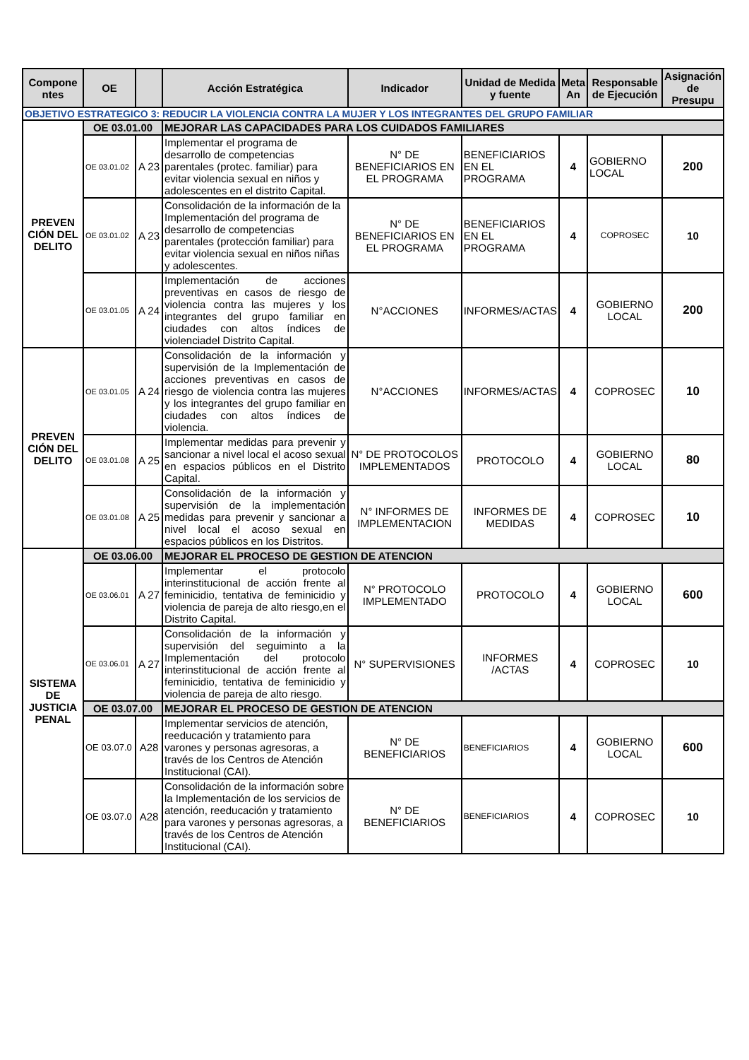| Compone ntes | OE | | Acción Estratégica | Indicador | Unidad de Medida y fuente | Meta An | Responsable de Ejecución | Asignación de Presupu |
| --- | --- | --- | --- | --- | --- | --- | --- | --- |
| OBJETIVO ESTRATEGICO 3: REDUCIR LA VIOLENCIA CONTRA LA MUJER Y LOS INTEGRANTES DEL GRUPO FAMILIAR | | | | | | | | |
| PREVEN CIÓN DEL DELITO | OE 03.01.00 | | MEJORAR LAS CAPACIDADES PARA LOS CUIDADOS FAMILIARES | | | | | |
| | OE 03.01.02 | A 23 | Implementar el programa de desarrollo de competencias parentales (protec. familiar) para evitar violencia sexual en niños y adolescentes en el distrito Capital. | N° DE BENEFICIARIOS EN EL PROGRAMA | BENEFICIARIOS EN EL PROGRAMA | 4 | GOBIERNO LOCAL | 200 |
| | OE 03.01.02 | A 23 | Consolidación de la información de la Implementación del programa de desarrollo de competencias parentales (protección familiar) para evitar violencia sexual en niños niñas y adolescentes. | N° DE BENEFICIARIOS EN EL PROGRAMA | BENEFICIARIOS EN EL PROGRAMA | 4 | COPROSEC | 10 |
| | OE 03.01.05 | A 24 | Implementación de acciones preventivas en casos de riesgo de violencia contra las mujeres y los integrantes del grupo familiar en ciudades con altos índices de violenciadel Distrito Capital. | N°ACCIONES | INFORMES/ACTAS | 4 | GOBIERNO LOCAL | 200 |
| PREVEN CIÓN DEL DELITO | OE 03.01.05 | A 24 | Consolidación de la información y supervisión de la Implementación de acciones preventivas en casos de riesgo de violencia contra las mujeres y los integrantes del grupo familiar en ciudades con altos índices de violencia. | N°ACCIONES | INFORMES/ACTAS | 4 | COPROSEC | 10 |
| | OE 03.01.08 | A 25 | Implementar medidas para prevenir y sancionar a nivel local el acoso sexual en espacios públicos en el Distrito Capital. | N° DE PROTOCOLOS IMPLEMENTADOS | PROTOCOLO | 4 | GOBIERNO LOCAL | 80 |
| | OE 03.01.08 | A 25 | Consolidación de la información y supervisión de la implementación medidas para prevenir y sancionar a nivel local el acoso sexual en espacios públicos en los Distritos. | N° INFORMES DE IMPLEMENTACION | INFORMES DE MEDIDAS | 4 | COPROSEC | 10 |
| SISTEMA DE JUSTICIA PENAL | OE 03.06.00 | | MEJORAR EL PROCESO DE GESTION DE ATENCION | | | | | |
| | OE 03.06.01 | A 27 | Implementar el protocolo interinstitucional de acción frente al feminicidio, tentativa de feminicidio y violencia de pareja de alto riesgo,en el Distrito Capital. | N° PROTOCOLO IMPLEMENTADO | PROTOCOLO | 4 | GOBIERNO LOCAL | 600 |
| | OE 03.06.01 | A 27 | Consolidación de la información y supervisión del seguiminto a la Implementación del protocolo interinstitucional de acción frente al feminicidio, tentativa de feminicidio y violencia de pareja de alto riesgo. | N° SUPERVISIONES | INFORMES /ACTAS | 4 | COPROSEC | 10 |
| | OE 03.07.00 | | MEJORAR EL PROCESO DE GESTION DE ATENCION | | | | | |
| | OE 03.07.0 | A28 | Implementar servicios de atención, reeducación y tratamiento para varones y personas agresoras, a través de los Centros de Atención Institucional (CAI). | N° DE BENEFICIARIOS | BENEFICIARIOS | 4 | GOBIERNO LOCAL | 600 |
| | OE 03.07.0 | A28 | Consolidación de la información sobre la Implementación de los servicios de atención, reeducación y tratamiento para varones y personas agresoras, a través de los Centros de Atención Institucional (CAI). | N° DE BENEFICIARIOS | BENEFICIARIOS | 4 | COPROSEC | 10 |